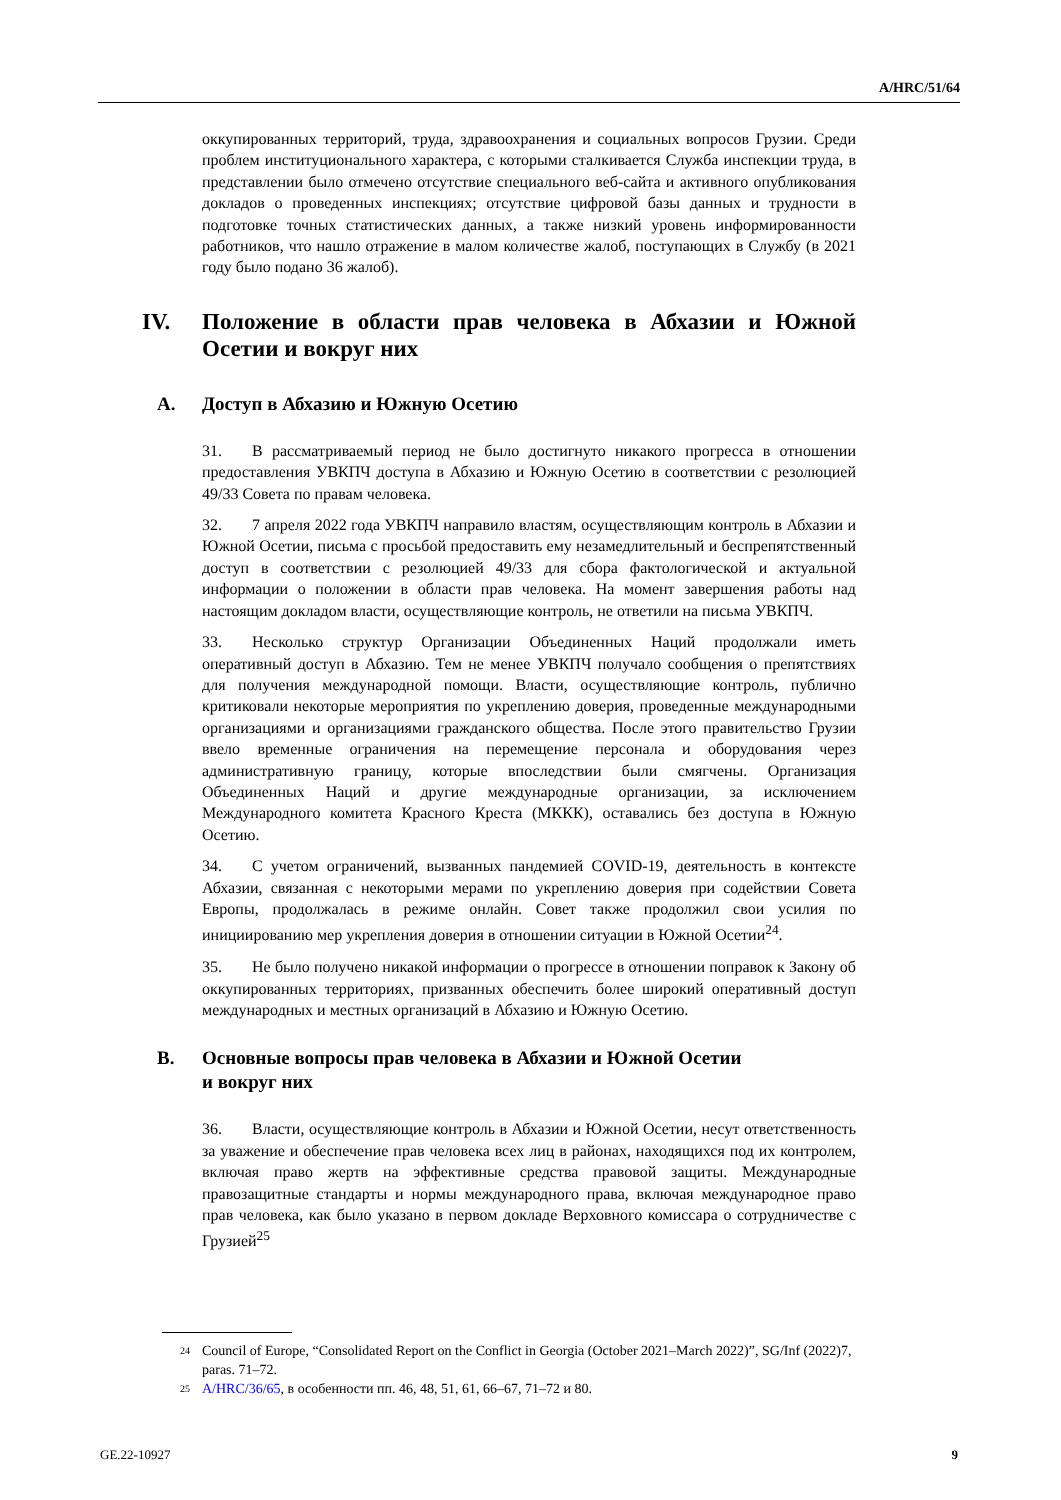A/HRC/51/64
оккупированных территорий, труда, здравоохранения и социальных вопросов Грузии. Среди проблем институционального характера, с которыми сталкивается Служба инспекции труда, в представлении было отмечено отсутствие специального веб-сайта и активного опубликования докладов о проведенных инспекциях; отсутствие цифровой базы данных и трудности в подготовке точных статистических данных, а также низкий уровень информированности работников, что нашло отражение в малом количестве жалоб, поступающих в Службу (в 2021 году было подано 36 жалоб).
IV. Положение в области прав человека в Абхазии и Южной Осетии и вокруг них
A. Доступ в Абхазию и Южную Осетию
31. В рассматриваемый период не было достигнуто никакого прогресса в отношении предоставления УВКПЧ доступа в Абхазию и Южную Осетию в соответствии с резолюцией 49/33 Совета по правам человека.
32. 7 апреля 2022 года УВКПЧ направило властям, осуществляющим контроль в Абхазии и Южной Осетии, письма с просьбой предоставить ему незамедлительный и беспрепятственный доступ в соответствии с резолюцией 49/33 для сбора фактологической и актуальной информации о положении в области прав человека. На момент завершения работы над настоящим докладом власти, осуществляющие контроль, не ответили на письма УВКПЧ.
33. Несколько структур Организации Объединенных Наций продолжали иметь оперативный доступ в Абхазию. Тем не менее УВКПЧ получало сообщения о препятствиях для получения международной помощи. Власти, осуществляющие контроль, публично критиковали некоторые мероприятия по укреплению доверия, проведенные международными организациями и организациями гражданского общества. После этого правительство Грузии ввело временные ограничения на перемещение персонала и оборудования через административную границу, которые впоследствии были смягчены. Организация Объединенных Наций и другие международные организации, за исключением Международного комитета Красного Креста (МККК), оставались без доступа в Южную Осетию.
34. С учетом ограничений, вызванных пандемией COVID-19, деятельность в контексте Абхазии, связанная с некоторыми мерами по укреплению доверия при содействии Совета Европы, продолжалась в режиме онлайн. Совет также продолжил свои усилия по инициированию мер укрепления доверия в отношении ситуации в Южной Осетии<sup>24</sup>.
35. Не было получено никакой информации о прогрессе в отношении поправок к Закону об оккупированных территориях, призванных обеспечить более широкий оперативный доступ международных и местных организаций в Абхазию и Южную Осетию.
B. Основные вопросы прав человека в Абхазии и Южной Осетии
и вокруг них
36. Власти, осуществляющие контроль в Абхазии и Южной Осетии, несут ответственность за уважение и обеспечение прав человека всех лиц в районах, находящихся под их контролем, включая право жертв на эффективные средства правовой защиты. Международные правозащитные стандарты и нормы международного права, включая международное право прав человека, как было указано в первом докладе Верховного комиссара о сотрудничестве с Грузией<sup>25</sup>
24 Council of Europe, “Consolidated Report on the Conflict in Georgia (October 2021–March 2022)”, SG/Inf (2022)7, paras. 71–72.
25 A/HRC/36/65, в особенности пп. 46, 48, 51, 61, 66–67, 71–72 и 80.
GE.22-10927 9